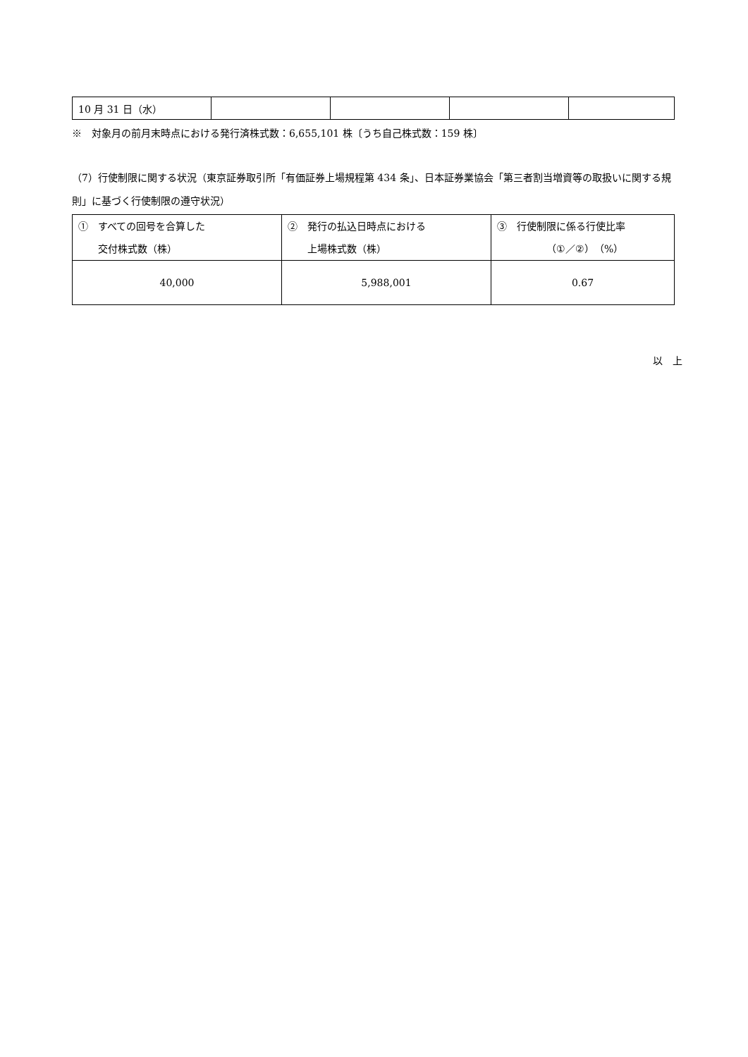| 10 月 31 日（水） | | | | |
※　対象月の前月末時点における発行済株式数：6,655,101 株〔うち自己株式数：159 株〕
（7）行使制限に関する状況（東京証券取引所「有価証券上場規程第 434 条」、日本証券業協会「第三者割当増資等の取扱いに関する規則」に基づく行使制限の遵守状況）
| ① すべての回号を合算した 交付株式数（株） | ② 発行の払込日時点における 上場株式数（株） | ③ 行使制限に係る行使比率 （①／②）（%） |
| 40,000 | 5,988,001 | 0.67 |
以　上